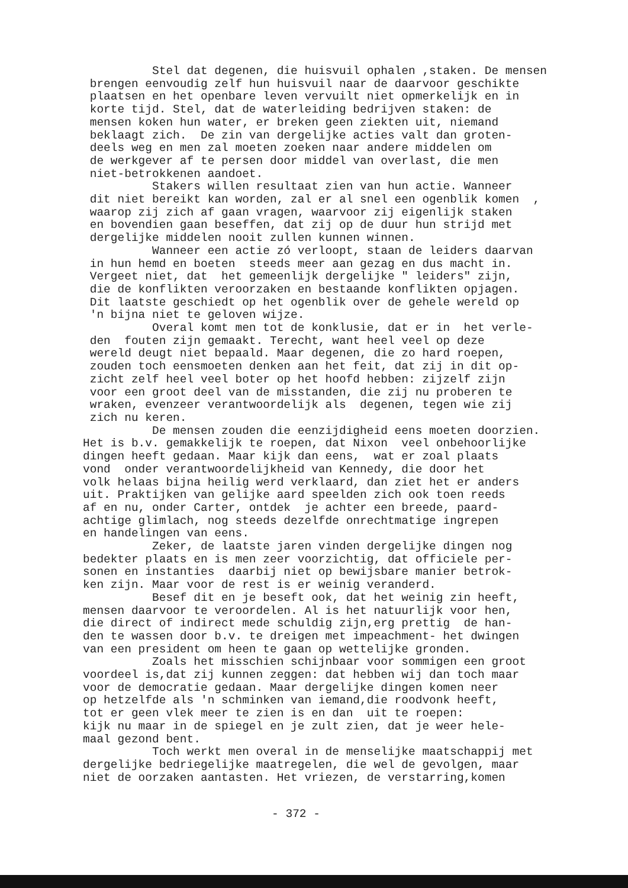Stel dat degenen, die huisvuil ophalen ,staken. De mensen brengen eenvoudig zelf hun huisvuil naar de daarvoor geschikte plaatsen en het openbare leven vervuilt niet opmerkelijk en in korte tijd. Stel, dat de waterleiding bedrijven staken: de mensen koken hun water, er breken geen ziekten uit, niemand beklaagt zich. De zin van dergelijke acties valt dan groten- deels weg en men zal moeten zoeken naar andere middelen om de werkgever af te persen door middel van overlast, die men niet-betrokkenen aandoet. Stakers willen resultaat zien van hun actie. Wanneer dit niet bereikt kan worden, zal er al snel een ogenblik komen , waarop zij zich af gaan vragen, waarvoor zij eigenlijk staken en bovendien gaan beseffen, dat zij op de duur hun strijd met dergelijke middelen nooit zullen kunnen winnen. Wanneer een actie zó verloopt, staan de leiders daarvan in hun hemd en boeten steeds meer aan gezag en dus macht in. Vergeet niet, dat het gemeenlijk dergelijke " leiders" zijn, die de konflikten veroorzaken en bestaande konflikten opjagen. Dit laatste geschiedt op het ogenblik over de gehele wereld op 'n bijna niet te geloven wijze. Overal komt men tot de konklusie, dat er in het verle- den fouten zijn gemaakt. Terecht, want heel veel op deze wereld deugt niet bepaald. Maar degenen, die zo hard roepen, zouden toch eensmoeten denken aan het feit, dat zij in dit op- zicht zelf heel veel boter op het hoofd hebben: zijzelf zijn voor een groot deel van de misstanden, die zij nu proberen te wraken, evenzeer verantwoordelijk als degenen, tegen wie zij zich nu keren. De mensen zouden die eenzijdigheid eens moeten doorzien. Het is b.v. gemakkelijk te roepen, dat Nixon veel onbehoorlijke dingen heeft gedaan. Maar kijk dan eens, wat er zoal plaats vond onder verantwoordelijkheid van Kennedy, die door het volk helaas bijna heilig werd verklaard, dan ziet het er anders uit. Praktijken van gelijke aard speelden zich ook toen reeds af en nu, onder Carter, ontdek je achter een breede, paard- achtige glimlach, nog steeds dezelfde onrechtmatige ingrepen en handelingen van eens. Zeker, de laatste jaren vinden dergelijke dingen nog bedekter plaats en is men zeer voorzichtig, dat officiele per- sonen en instanties daarbij niet op bewijsbare manier betrok- ken zijn. Maar voor de rest is er weinig veranderd. Besef dit en je beseft ook, dat het weinig zin heeft, mensen daarvoor te veroordelen. Al is het natuurlijk voor hen, die direct of indirect mede schuldig zijn,erg prettig de han- den te wassen door b.v. te dreigen met impeachment- het dwingen van een president om heen te gaan op wettelijke gronden. Zoals het misschien schijnbaar voor sommigen een groot voordeel is,dat zij kunnen zeggen: dat hebben wij dan toch maar voor de democratie gedaan. Maar dergelijke dingen komen neer op hetzelfde als 'n schminken van iemand,die roodvonk heeft, tot er geen vlek meer te zien is en dan uit te roepen: kijk nu maar in de spiegel en je zult zien, dat je weer hele- maal gezond bent. Toch werkt men overal in de menselijke maatschappij met dergelijke bedriegelijke maatregelen, die wel de gevolgen, maar niet de oorzaken aantasten. Het vriezen, de verstarring,komen
- 372 -